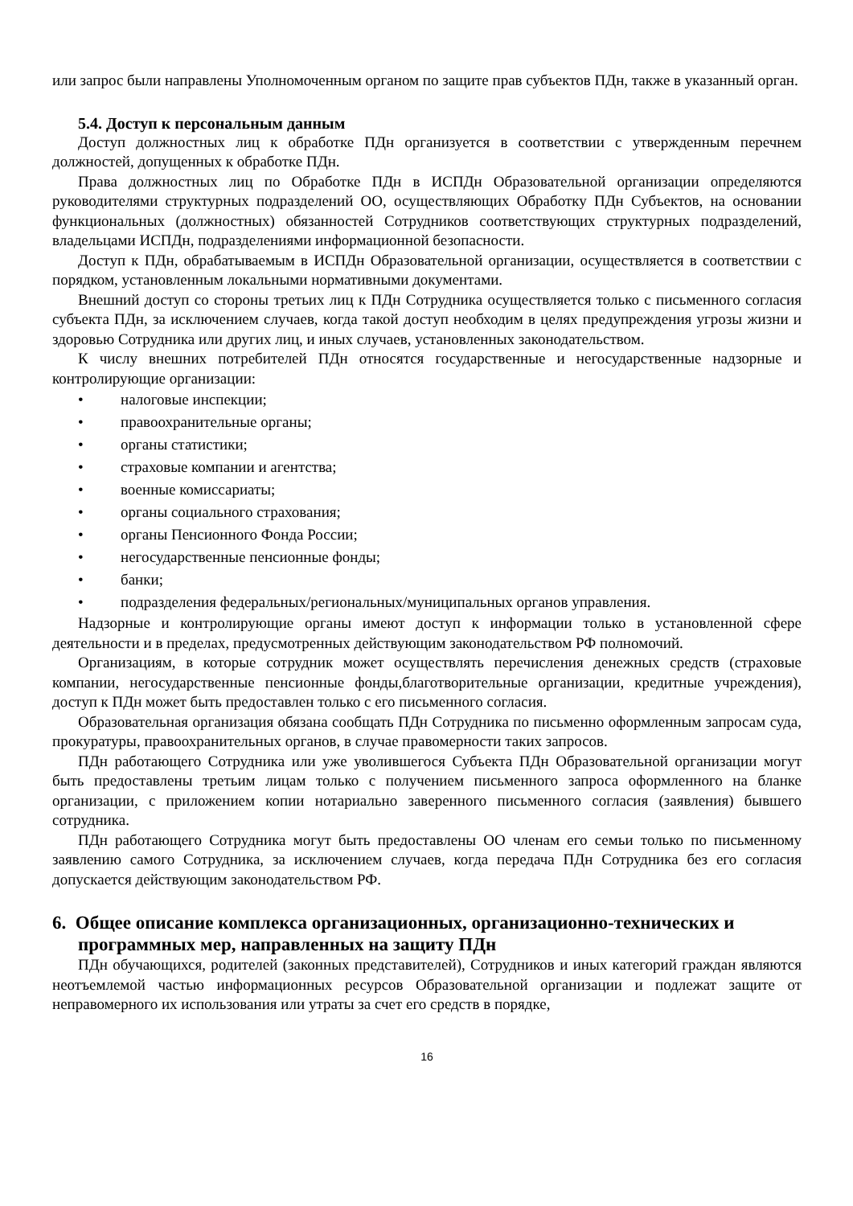или запрос были направлены Уполномоченным органом по защите прав субъектов ПДн, также в указанный орган.
5.4. Доступ к персональным данным
Доступ должностных лиц к обработке ПДн организуется в соответствии с утвержденным перечнем должностей, допущенных к обработке ПДн.
Права должностных лиц по Обработке ПДн в ИСПДн Образовательной организации определяются руководителями структурных подразделений ОО, осуществляющих Обработку ПДн Субъектов, на основании функциональных (должностных) обязанностей Сотрудников соответствующих структурных подразделений, владельцами ИСПДн, подразделениями информационной безопасности.
Доступ к ПДн, обрабатываемым в ИСПДн Образовательной организации, осуществляется в соответствии с порядком, установленным локальными нормативными документами.
Внешний доступ со стороны третьих лиц к ПДн Сотрудника осуществляется только с письменного согласия субъекта ПДн, за исключением случаев, когда такой доступ необходим в целях предупреждения угрозы жизни и здоровью Сотрудника или других лиц, и иных случаев, установленных законодательством.
К числу внешних потребителей ПДн относятся государственные и негосударственные надзорные и контролирующие организации:
• налоговые инспекции;
• правоохранительные органы;
• органы статистики;
• страховые компании и агентства;
• военные комиссариаты;
• органы социального страхования;
• органы Пенсионного Фонда России;
• негосударственные пенсионные фонды;
• банки;
• подразделения федеральных/региональных/муниципальных органов управления.
Надзорные и контролирующие органы имеют доступ к информации только в установленной сфере деятельности и в пределах, предусмотренных действующим законодательством РФ полномочий.
Организациям, в которые сотрудник может осуществлять перечисления денежных средств (страховые компании, негосударственные пенсионные фонды,благотворительные организации, кредитные учреждения), доступ к ПДн может быть предоставлен только с его письменного согласия.
Образовательная организация обязана сообщать ПДн Сотрудника по письменно оформленным запросам суда, прокуратуры, правоохранительных органов, в случае правомерности таких запросов.
ПДн работающего Сотрудника или уже уволившегося Субъекта ПДн Образовательной организации могут быть предоставлены третьим лицам только с получением письменного запроса оформленного на бланке организации, с приложением копии нотариально заверенного письменного согласия (заявления) бывшего сотрудника.
ПДн работающего Сотрудника могут быть предоставлены ОО членам его семьи только по письменному заявлению самого Сотрудника, за исключением случаев, когда передача ПДн Сотрудника без его согласия допускается действующим законодательством РФ.
6. Общее описание комплекса организационных, организационно-технических и программных мер, направленных на защиту ПДн
ПДн обучающихся, родителей (законных представителей), Сотрудников и иных категорий граждан являются неотъемлемой частью информационных ресурсов Образовательной организации и подлежат защите от неправомерного их использования или утраты за счет его средств в порядке,
16